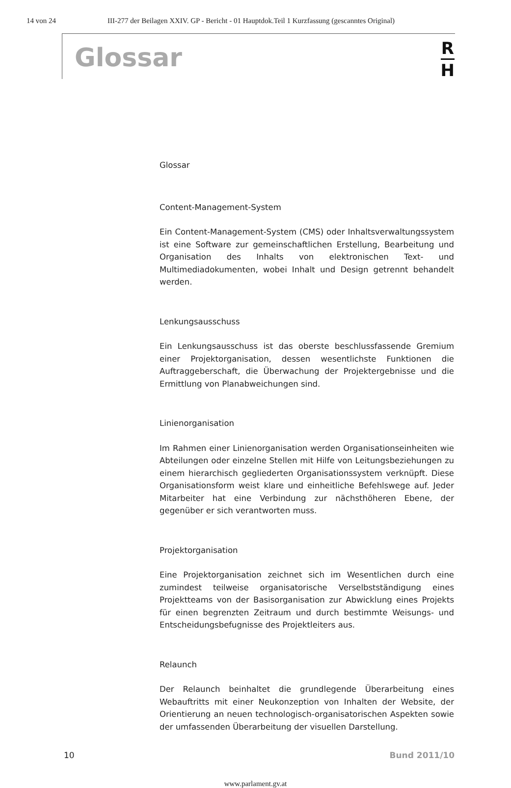14 von 24 III-277 der Beilagen XXIV. GP - Bericht - 01 Hauptdok.Teil 1 Kurzfassung (gescanntes Original)
Glossar
R
H
Glossar
Content-Management-System
Ein Content-Management-System (CMS) oder Inhaltsverwaltungssystem ist eine Software zur gemeinschaftlichen Erstellung, Bearbeitung und Organisation des Inhalts von elektronischen Text- und Multimediadokumenten, wobei Inhalt und Design getrennt behandelt werden.
Lenkungsausschuss
Ein Lenkungsausschuss ist das oberste beschlussfassende Gremium einer Projektorganisation, dessen wesentlichste Funktionen die Auftraggeberschaft, die Überwachung der Projektergebnisse und die Ermittlung von Planabweichungen sind.
Linienorganisation
Im Rahmen einer Linienorganisation werden Organisationseinheiten wie Abteilungen oder einzelne Stellen mit Hilfe von Leitungsbeziehungen zu einem hierarchisch gegliederten Organisationssystem verknüpft. Diese Organisationsform weist klare und einheitliche Befehlswege auf. Jeder Mitarbeiter hat eine Verbindung zur nächsthöheren Ebene, der gegenüber er sich verantworten muss.
Projektorganisation
Eine Projektorganisation zeichnet sich im Wesentlichen durch eine zumindest teilweise organisatorische Verselbstständigung eines Projektteams von der Basisorganisation zur Abwicklung eines Projekts für einen begrenzten Zeitraum und durch bestimmte Weisungs- und Entscheidungsbefugnisse des Projektleiters aus.
Relaunch
Der Relaunch beinhaltet die grundlegende Überarbeitung eines Webauftritts mit einer Neukonzeption von Inhalten der Website, der Orientierung an neuen technologisch-organisatorischen Aspekten sowie der umfassenden Überarbeitung der visuellen Darstellung.
10 Bund 2011/10
www.parlament.gv.at